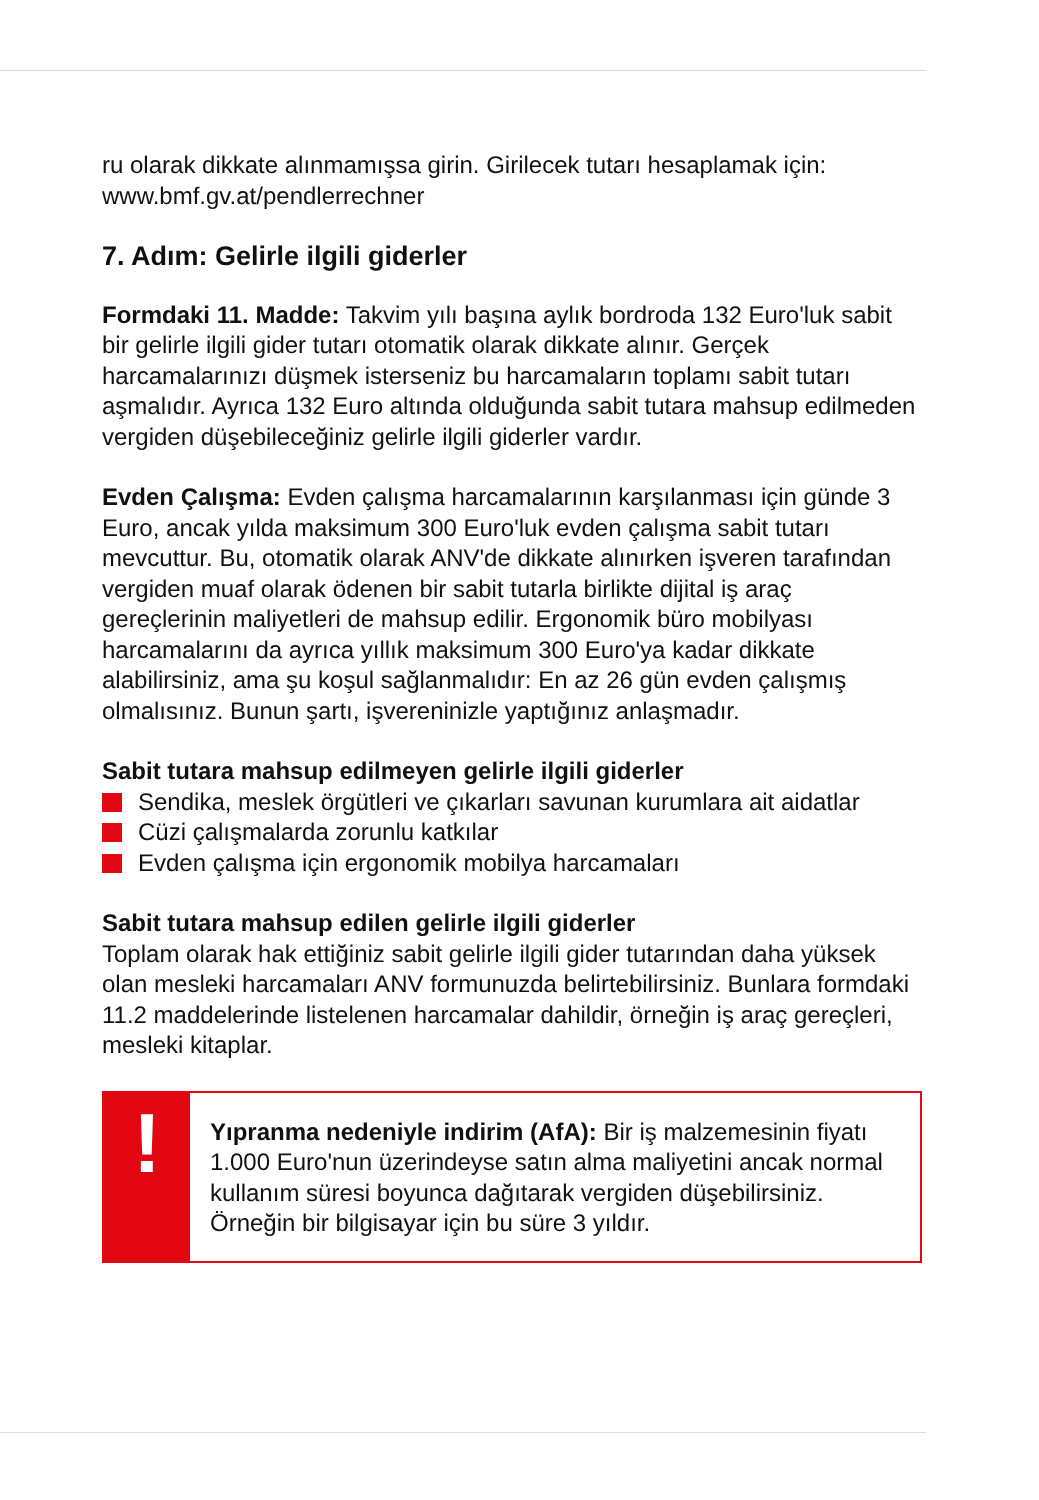ru olarak dikkate alınmamışsa girin. Girilecek tutarı hesaplamak için:
www.bmf.gv.at/pendlerrechner
7. Adım: Gelirle ilgili giderler
Formdaki 11. Madde: Takvim yılı başına aylık bordroda 132 Euro'luk sabit bir gelirle ilgili gider tutarı otomatik olarak dikkate alınır. Gerçek harcamalarınızı düşmek isterseniz bu harcamaların toplamı sabit tutarı aşmalıdır. Ayrıca 132 Euro altında olduğunda sabit tutara mahsup edilmeden vergiden düşebileceğiniz gelirle ilgili giderler vardır.
Evden Çalışma: Evden çalışma harcamalarının karşılanması için günde 3 Euro, ancak yılda maksimum 300 Euro'luk evden çalışma sabit tutarı mevcuttur. Bu, otomatik olarak ANV'de dikkate alınırken işveren tarafından vergiden muaf olarak ödenen bir sabit tutarla birlikte dijital iş araç gereçlerinin maliyetleri de mahsup edilir. Ergonomik büro mobilyası harcamalarını da ayrıca yıllık maksimum 300 Euro'ya kadar dikkate alabilirsiniz, ama şu koşul sağlanmalıdır: En az 26 gün evden çalışmış olmalısınız. Bunun şartı, işvereninizle yaptığınız anlaşmadır.
Sabit tutara mahsup edilmeyen gelirle ilgili giderler
Sendika, meslek örgütleri ve çıkarları savunan kurumlara ait aidatlar
Cüzi çalışmalarda zorunlu katkılar
Evden çalışma için ergonomik mobilya harcamaları
Sabit tutara mahsup edilen gelirle ilgili giderler
Toplam olarak hak ettiğiniz sabit gelirle ilgili gider tutarından daha yüksek olan mesleki harcamaları ANV formunuzda belirtebilirsiniz. Bunlara formdaki 11.2 maddelerinde listelenen harcamalar dahildir, örneğin iş araç gereçleri, mesleki kitaplar.
!
Yıpranma nedeniyle indirim (AfA): Bir iş malzemesinin fiyatı 1.000 Euro'nun üzerindeyse satın alma maliyetini ancak normal kullanım süresi boyunca dağıtarak vergiden düşebilirsiniz. Örneğin bir bilgisayar için bu süre 3 yıldır.